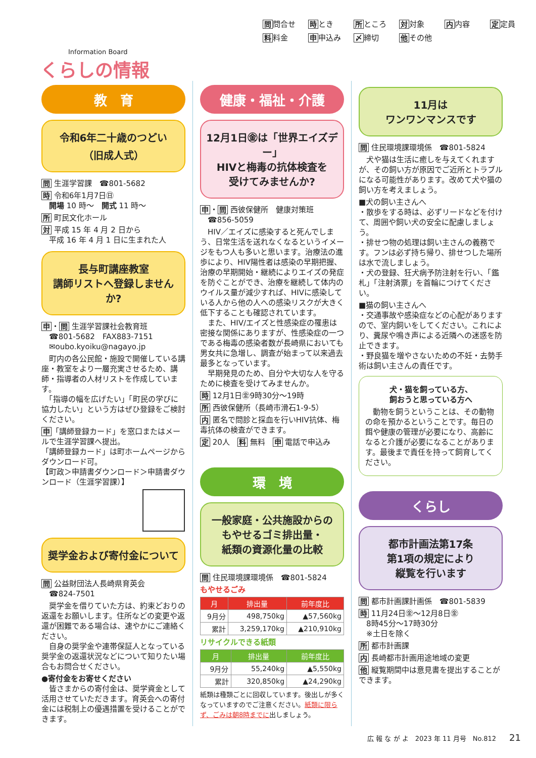Information Board
くらしの情報
問問合せ 時とき 所ところ 対対象 内内容 定定員
料料金 申申込み 〆締切 他その他
教　育
令和6年二十歳のつどい
（旧成人式）
問 生涯学習課　☎801-5682
時 令和6年1月7日㊐
　開場 10 時～　開式 11 時～
所 町民文化ホール
対 平成 15 年 4 月 2 日から
　平成 16 年 4 月 1 日に生まれた人
長与町講座教室
講師リストへ登録しませんか?
申・問 生涯学習課社会教育班
　☎801-5682　FAX883-7151
　✉oubo.kyoiku@nagayo.jp
　町内の各公民館・施設で開催している講座・教室をより一層充実させるため、講師・指導者の人材リストを作成しています。
　「指導の幅を広げたい」「町民の学びに協力したい」という方はぜひ登録をご検討ください。
申「講師登録カード」を窓口またはメールで生涯学習課へ提出。
「講師登録カード」は町ホームページからダウンロード可。
【町政＞申請書ダウンロード＞申請書ダウンロード（生涯学習課）】
奨学金および寄付金について
問 公益財団法人長崎県育英会
　☎824-7501
　奨学金を借りていた方は、約束どおりの返還をお願いします。住所などの変更や返還が困難である場合は、速やかにご連絡ください。
　自身の奨学金や連帯保証人となっている奨学金の返還状況などについて知りたい場合もお問合せください。
●寄付金をお寄せください
　皆さまからの寄付金は、奨学資金として活用させていただきます。育英会への寄付金には税制上の優遇措置を受けることができます。
健康・福祉・介護
12月1日㊎は「世界エイズデー」
HIVと梅毒の抗体検査を
受けてみませんか?
申・問 西彼保健所　健康対策班
　☎856-5059
　HIV／エイズに感染すると死んでしまう、日常生活を送れなくなるというイメージをもつ人も多いと思います。治療法の進歩により、HIV陽性者は感染の早期把握、治療の早期開始・継続によりエイズの発症を防ぐことができ、治療を継続して体内のウイルス量が減少すれば、HIVに感染している人から他の人への感染リスクが大きく低下することも確認されています。
　また、HIV/エイズと性感染症の罹患は密接な関係にありますが、性感染症の一つである梅毒の感染者数が長崎県においても男女共に急増し、調査が始まって以来過去最多となっています。
　早期発見のため、自分や大切な人を守るために検査を受けてみませんか。
時 12月1日㊎9時30分～19時
所 西彼保健所（長崎市滑石1-9-5）
内 匿名で問診と採血を行いHIV抗体、梅毒抗体の検査ができます。
定 20人　料 無料　申 電話で申込み
環　境
一般家庭・公共施設からの
もやせるゴミ排出量・
紙類の資源化量の比較
問 住民環境課環境係　☎801-5824
もやせるごみ
| 月 | 排出量 | 前年度比 |
| --- | --- | --- |
| 9月分 | 498,750kg | ▲57,560kg |
| 累計 | 3,259,170kg | ▲210,910kg |
リサイクルできる紙類
| 月 | 排出量 | 前年度比 |
| --- | --- | --- |
| 9月分 | 55,240kg | ▲5,550kg |
| 累計 | 320,850kg | ▲24,290kg |
紙類は種類ごとに回収しています。後出しが多くなっていますのでご注意ください。紙類に限らず、ごみは朝8時までに出しましょう。
11月は
ワンワンマンスです
問 住民環境課環境係　☎801-5824
　犬や猫は生活に癒しを与えてくれますが、その飼い方が原因でご近所とトラブルになる可能性があります。改めて犬や猫の飼い方を考えましょう。
■犬の飼い主さんへ
・散歩をする時は、必ずリードなどを付けて、周囲や飼い犬の安全に配慮しましょう。
・排せつ物の処理は飼い主さんの義務です。フンは必ず持ち帰り、排せつした場所は水で流しましょう。
・犬の登録、狂犬病予防注射を行い、「鑑札」「注射済票」を首輪につけてください。
■猫の飼い主さんへ
・交通事故や感染症などの心配がありますので、室内飼いをしてください。これにより、糞尿や鳴き声による近隣への迷惑を防止できます。
・野良猫を増やさないための不妊・去勢手術は飼い主さんの責任です。
犬・猫を飼っている方、
飼おうと思っている方へ
　動物を飼うということは、その動物の命を預かるということです。毎日の餌や健康の管理が必要になり、高齢になると介護が必要になることがあります。最後まで責任を持って飼育してください。
くらし
都市計画法第17条
第1項の規定により
縦覧を行います
問 都市計画課計画係　☎801-5839
時 11月24日㊎～12月8日㊎
　8時45分～17時30分
　※土日を除く
所 都市計画課
内 長崎都市計画用途地域の変更
他 縦覧期間中は意見書を提出することができます。
広 報 な が よ　2023 年 11 月号　No.812　　21